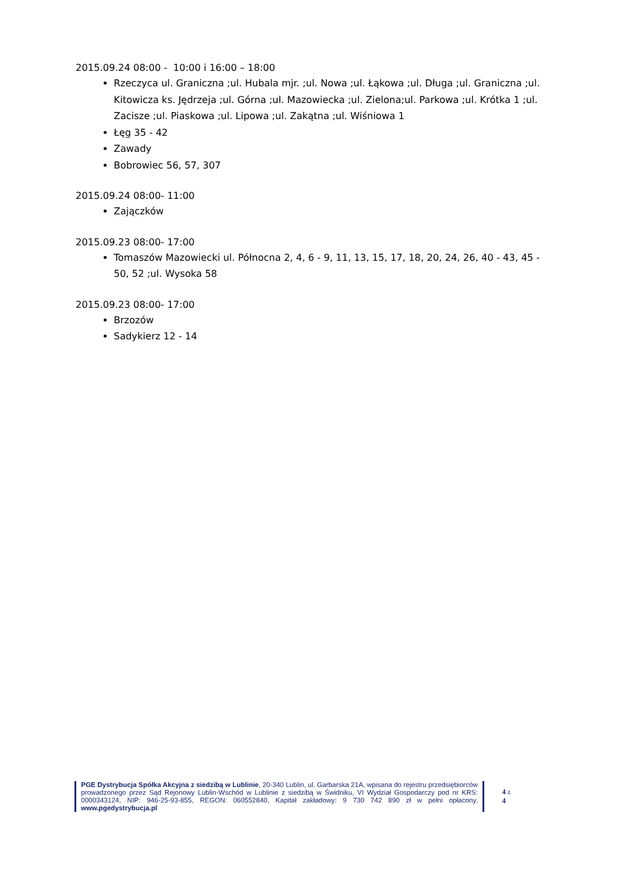2015.09.24 08:00 - 10:00 i 16:00 – 18:00
Rzeczyca ul. Graniczna ;ul. Hubala mjr. ;ul. Nowa ;ul. Łąkowa ;ul. Długa ;ul. Graniczna ;ul. Kitowicza ks. Jędrzeja ;ul. Górna ;ul. Mazowiecka ;ul. Zielona;ul. Parkowa ;ul. Krótka 1 ;ul. Zacisze ;ul. Piaskowa ;ul. Lipowa ;ul. Zakątna ;ul. Wiśniowa 1
Łęg 35 - 42
Zawady
Bobrowiec 56, 57, 307
2015.09.24 08:00- 11:00
Zajączków
2015.09.23 08:00- 17:00
Tomaszów Mazowiecki ul. Północna 2, 4, 6 - 9, 11, 13, 15, 17, 18, 20, 24, 26, 40 - 43, 45 - 50, 52 ;ul. Wysoka 58
2015.09.23 08:00- 17:00
Brzozów
Sadykierz 12 - 14
PGE Dystrybucja Spółka Akcyjna z siedzibą w Lublinie, 20-340 Lublin, ul. Garbarska 21A, wpisana do rejestru przedsiębiorców prowadzonego przez Sąd Rejonowy Lublin-Wschód w Lublinie z siedzibą w Świdniku, VI Wydział Gospodarczy pod nr KRS: 0000343124, NIP: 946-25-93-855, REGON: 060552840, Kapitał zakładowy: 9 730 742 890 zł w pełni opłacony. www.pgedystrybucja.pl
4 z 4